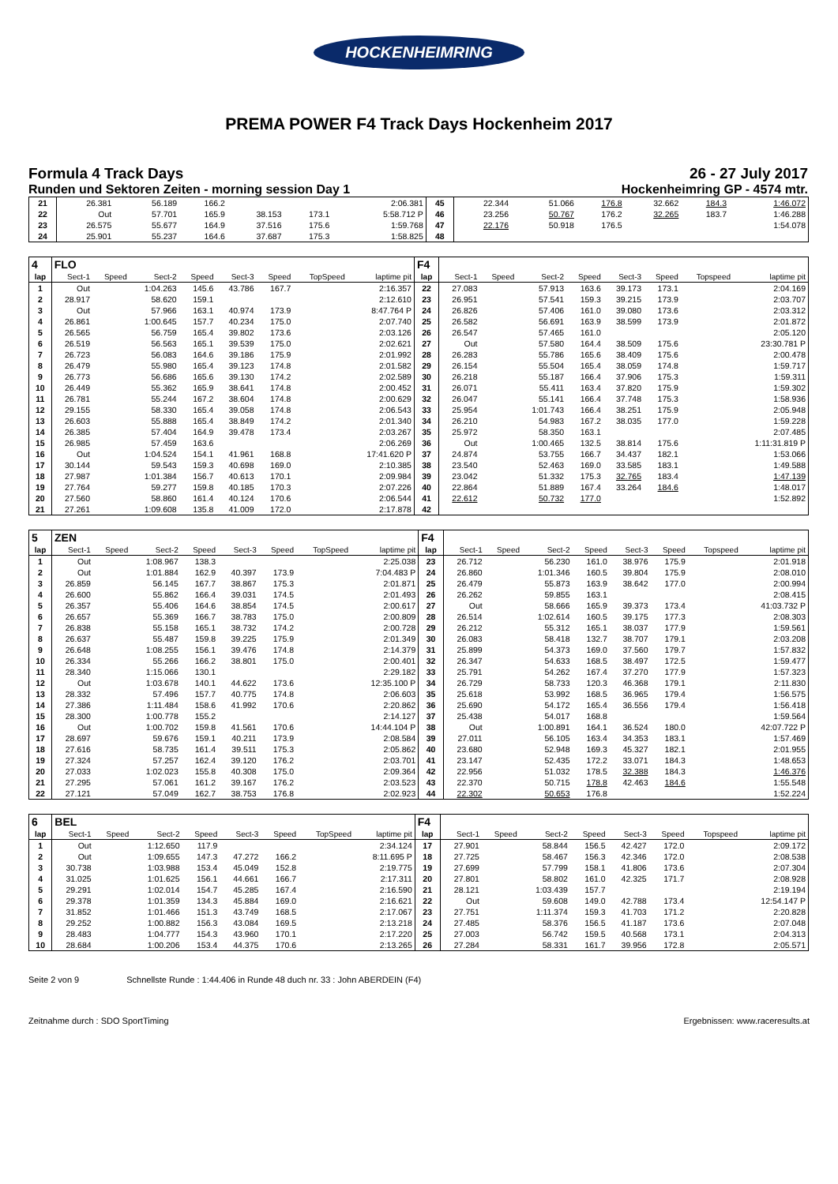HOCKENHEIMRING
PREMA POWER F4 Track Days Hockenheim 2017
Formula 4 Track Days
Runden und Sektoren Zeiten - morning session Day 1
26 - 27 July 2017
Hockenheimring GP - 4574 mtr.
| 21 | 26.381 | | 56.189 | 166.2 | | | | 2:06.381 | 45 | 22.344 | | 51.066 | 176.8 | 32.662 | 184.3 | | 1:46.072 |
| 22 | Out | | 57.701 | 165.9 | 38.153 | 173.1 | | 5:58.712 P | 46 | 23.256 | | 50.767 | 176.2 | 32.265 | 183.7 | | 1:46.288 |
| 23 | 26.575 | | 55.677 | 164.9 | 37.516 | 175.6 | | 1:59.768 | 47 | 22.176 | | 50.918 | 176.5 | | | | 1:54.078 |
| 24 | 25.901 | | 55.237 | 164.6 | 37.687 | 175.3 | | 1:58.825 | 48 | | | | | | | | |
| 4 | FLO | | | | | | | | F4 | | | | | | | | |
| lap | Sect-1 | Speed | Sect-2 | Speed | Sect-3 | Speed | TopSpeed | laptime pit | lap | Sect-1 | Speed | Sect-2 | Speed | Sect-3 | Speed | Topspeed | laptime pit |
| 1 | Out | | 1:04.263 | 145.6 | 43.786 | 167.7 | | 2:16.357 | 22 | 27.083 | | 57.913 | 163.6 | 39.173 | 173.1 | | 2:04.169 |
| 2 | 28.917 | | 58.620 | 159.1 | | | | 2:12.610 | 23 | 26.951 | | 57.541 | 159.3 | 39.215 | 173.9 | | 2:03.707 |
| 3 | Out | | 57.966 | 163.1 | 40.974 | 173.9 | | 8:47.764 P | 24 | 26.826 | | 57.406 | 161.0 | 39.080 | 173.6 | | 2:03.312 |
| 4 | 26.861 | | 1:00.645 | 157.7 | 40.234 | 175.0 | | 2:07.740 | 25 | 26.582 | | 56.691 | 163.9 | 38.599 | 173.9 | | 2:01.872 |
| 5 | 26.565 | | 56.759 | 165.4 | 39.802 | 173.6 | | 2:03.126 | 26 | 26.547 | | 57.465 | 161.0 | | | | 2:05.120 |
| 6 | 26.519 | | 56.563 | 165.1 | 39.539 | 175.0 | | 2:02.621 | 27 | Out | | 57.580 | 164.4 | 38.509 | 175.6 | | 23:30.781 P |
| 7 | 26.723 | | 56.083 | 164.6 | 39.186 | 175.9 | | 2:01.992 | 28 | 26.283 | | 55.786 | 165.6 | 38.409 | 175.6 | | 2:00.478 |
| 8 | 26.479 | | 55.980 | 165.4 | 39.123 | 174.8 | | 2:01.582 | 29 | 26.154 | | 55.504 | 165.4 | 38.059 | 174.8 | | 1:59.717 |
| 9 | 26.773 | | 56.686 | 165.6 | 39.130 | 174.2 | | 2:02.589 | 30 | 26.218 | | 55.187 | 166.4 | 37.906 | 175.3 | | 1:59.311 |
| 10 | 26.449 | | 55.362 | 165.9 | 38.641 | 174.8 | | 2:00.452 | 31 | 26.071 | | 55.411 | 163.4 | 37.820 | 175.9 | | 1:59.302 |
| 11 | 26.781 | | 55.244 | 167.2 | 38.604 | 174.8 | | 2:00.629 | 32 | 26.047 | | 55.141 | 166.4 | 37.748 | 175.3 | | 1:58.936 |
| 12 | 29.155 | | 58.330 | 165.4 | 39.058 | 174.8 | | 2:06.543 | 33 | 25.954 | | 1:01.743 | 166.4 | 38.251 | 175.9 | | 2:05.948 |
| 13 | 26.603 | | 55.888 | 165.4 | 38.849 | 174.2 | | 2:01.340 | 34 | 26.210 | | 54.983 | 167.2 | 38.035 | 177.0 | | 1:59.228 |
| 14 | 26.385 | | 57.404 | 164.9 | 39.478 | 173.4 | | 2:03.267 | 35 | 25.972 | | 58.350 | 163.1 | | | | 2:07.485 |
| 15 | 26.985 | | 57.459 | 163.6 | | | | 2:06.269 | 36 | Out | | 1:00.465 | 132.5 | 38.814 | 175.6 | | 1:11:31.819 P |
| 16 | Out | | 1:04.524 | 154.1 | 41.961 | 168.8 | | 17:41.620 P | 37 | 24.874 | | 53.755 | 166.7 | 34.437 | 182.1 | | 1:53.066 |
| 17 | 30.144 | | 59.543 | 159.3 | 40.698 | 169.0 | | 2:10.385 | 38 | 23.540 | | 52.463 | 169.0 | 33.585 | 183.1 | | 1:49.588 |
| 18 | 27.987 | | 1:01.384 | 156.7 | 40.613 | 170.1 | | 2:09.984 | 39 | 23.042 | | 51.332 | 175.3 | 32.765 | 183.4 | | 1:47.139 |
| 19 | 27.764 | | 59.277 | 159.8 | 40.185 | 170.3 | | 2:07.226 | 40 | 22.864 | | 51.889 | 167.4 | 33.264 | 184.6 | | 1:48.017 |
| 20 | 27.560 | | 58.860 | 161.4 | 40.124 | 170.6 | | 2:06.544 | 41 | 22.612 | | 50.732 | 177.0 | | | | 1:52.892 |
| 21 | 27.261 | | 1:09.608 | 135.8 | 41.009 | 172.0 | | 2:17.878 | 42 | | | | | | | | |
| 5 | ZEN | | | | | | | | F4 | | | | | | | | |
| lap | Sect-1 | Speed | Sect-2 | Speed | Sect-3 | Speed | TopSpeed | laptime pit | lap | Sect-1 | Speed | Sect-2 | Speed | Sect-3 | Speed | Topspeed | laptime pit |
| 1 | Out | | 1:08.967 | 138.3 | | | | 2:25.038 | 23 | 26.712 | | 56.230 | 161.0 | 38.976 | 175.9 | | 2:01.918 |
| 2 | Out | | 1:01.884 | 162.9 | 40.397 | 173.9 | | 7:04.483 P | 24 | 26.860 | | 1:01.346 | 160.5 | 39.804 | 175.9 | | 2:08.010 |
| 3 | 26.859 | | 56.145 | 167.7 | 38.867 | 175.3 | | 2:01.871 | 25 | 26.479 | | 55.873 | 163.9 | 38.642 | 177.0 | | 2:00.994 |
| 4 | 26.600 | | 55.862 | 166.4 | 39.031 | 174.5 | | 2:01.493 | 26 | 26.262 | | 59.855 | 163.1 | | | | 2:08.415 |
| 5 | 26.357 | | 55.406 | 164.6 | 38.854 | 174.5 | | 2:00.617 | 27 | Out | | 58.666 | 165.9 | 39.373 | 173.4 | | 41:03.732 P |
| 6 | 26.657 | | 55.369 | 166.7 | 38.783 | 175.0 | | 2:00.809 | 28 | 26.514 | | 1:02.614 | 160.5 | 39.175 | 177.3 | | 2:08.303 |
| 7 | 26.838 | | 55.158 | 165.1 | 38.732 | 174.2 | | 2:00.728 | 29 | 26.212 | | 55.312 | 165.1 | 38.037 | 177.9 | | 1:59.561 |
| 8 | 26.637 | | 55.487 | 159.8 | 39.225 | 175.9 | | 2:01.349 | 30 | 26.083 | | 58.418 | 132.7 | 38.707 | 179.1 | | 2:03.208 |
| 9 | 26.648 | | 1:08.255 | 156.1 | 39.476 | 174.8 | | 2:14.379 | 31 | 25.899 | | 54.373 | 169.0 | 37.560 | 179.7 | | 1:57.832 |
| 10 | 26.334 | | 55.266 | 166.2 | 38.801 | 175.0 | | 2:00.401 | 32 | 26.347 | | 54.633 | 168.5 | 38.497 | 172.5 | | 1:59.477 |
| 11 | 28.340 | | 1:15.066 | 130.1 | | | | 2:29.182 | 33 | 25.791 | | 54.262 | 167.4 | 37.270 | 177.9 | | 1:57.323 |
| 12 | Out | | 1:03.678 | 140.1 | 44.622 | 173.6 | | 12:35.100 P | 34 | 26.729 | | 58.733 | 120.3 | 46.368 | 179.1 | | 2:11.830 |
| 13 | 28.332 | | 57.496 | 157.7 | 40.775 | 174.8 | | 2:06.603 | 35 | 25.618 | | 53.992 | 168.5 | 36.965 | 179.4 | | 1:56.575 |
| 14 | 27.386 | | 1:11.484 | 158.6 | 41.992 | 170.6 | | 2:20.862 | 36 | 25.690 | | 54.172 | 165.4 | 36.556 | 179.4 | | 1:56.418 |
| 15 | 28.300 | | 1:00.778 | 155.2 | | | | 2:14.127 | 37 | 25.438 | | 54.017 | 168.8 | | | | 1:59.564 |
| 16 | Out | | 1:00.702 | 159.8 | 41.561 | 170.6 | | 14:44.104 P | 38 | Out | | 1:00.891 | 164.1 | 36.524 | 180.0 | | 42:07.722 P |
| 17 | 28.697 | | 59.676 | 159.1 | 40.211 | 173.9 | | 2:08.584 | 39 | 27.011 | | 56.105 | 163.4 | 34.353 | 183.1 | | 1:57.469 |
| 18 | 27.616 | | 58.735 | 161.4 | 39.511 | 175.3 | | 2:05.862 | 40 | 23.680 | | 52.948 | 169.3 | 45.327 | 182.1 | | 2:01.955 |
| 19 | 27.324 | | 57.257 | 162.4 | 39.120 | 176.2 | | 2:03.701 | 41 | 23.147 | | 52.435 | 172.2 | 33.071 | 184.3 | | 1:48.653 |
| 20 | 27.033 | | 1:02.023 | 155.8 | 40.308 | 175.0 | | 2:09.364 | 42 | 22.956 | | 51.032 | 178.5 | 32.388 | 184.3 | | 1:46.376 |
| 21 | 27.295 | | 57.061 | 161.2 | 39.167 | 176.2 | | 2:03.523 | 43 | 22.370 | | 50.715 | 178.8 | 42.463 | 184.6 | | 1:55.548 |
| 22 | 27.121 | | 57.049 | 162.7 | 38.753 | 176.8 | | 2:02.923 | 44 | 22.302 | | 50.653 | 176.8 | | | | 1:52.224 |
| 6 | BEL | | | | | | | | F4 | | | | | | | | |
| lap | Sect-1 | Speed | Sect-2 | Speed | Sect-3 | Speed | TopSpeed | laptime pit | lap | Sect-1 | Speed | Sect-2 | Speed | Sect-3 | Speed | Topspeed | laptime pit |
| 1 | Out | | 1:12.650 | 117.9 | | | | 2:34.124 | 17 | 27.901 | | 58.844 | 156.5 | 42.427 | 172.0 | | 2:09.172 |
| 2 | Out | | 1:09.655 | 147.3 | 47.272 | 166.2 | | 8:11.695 P | 18 | 27.725 | | 58.467 | 156.3 | 42.346 | 172.0 | | 2:08.538 |
| 3 | 30.738 | | 1:03.988 | 153.4 | 45.049 | 152.8 | | 2:19.775 | 19 | 27.699 | | 57.799 | 158.1 | 41.806 | 173.6 | | 2:07.304 |
| 4 | 31.025 | | 1:01.625 | 156.1 | 44.661 | 166.7 | | 2:17.311 | 20 | 27.801 | | 58.802 | 161.0 | 42.325 | 171.7 | | 2:08.928 |
| 5 | 29.291 | | 1:02.014 | 154.7 | 45.285 | 167.4 | | 2:16.590 | 21 | 28.121 | | 1:03.439 | 157.7 | | | | 2:19.194 |
| 6 | 29.378 | | 1:01.359 | 134.3 | 45.884 | 169.0 | | 2:16.621 | 22 | Out | | 59.608 | 149.0 | 42.788 | 173.4 | | 12:54.147 P |
| 7 | 31.852 | | 1:01.466 | 151.3 | 43.749 | 168.5 | | 2:17.067 | 23 | 27.751 | | 1:11.374 | 159.3 | 41.703 | 171.2 | | 2:20.828 |
| 8 | 29.252 | | 1:00.882 | 156.3 | 43.084 | 169.5 | | 2:13.218 | 24 | 27.485 | | 58.376 | 156.5 | 41.187 | 173.6 | | 2:07.048 |
| 9 | 28.483 | | 1:04.777 | 154.3 | 43.960 | 170.1 | | 2:17.220 | 25 | 27.003 | | 56.742 | 159.5 | 40.568 | 173.1 | | 2:04.313 |
| 10 | 28.684 | | 1:00.206 | 153.4 | 44.375 | 170.6 | | 2:13.265 | 26 | 27.284 | | 58.331 | 161.7 | 39.956 | 172.8 | | 2:05.571 |
Seite 2 von 9 Schnellste Runde : 1:44.406 in Runde 48 duch nr. 33 : John ABERDEIN (F4)
Zeitnahme durch : SDO SportTiming Ergebnissen: www.raceresults.at